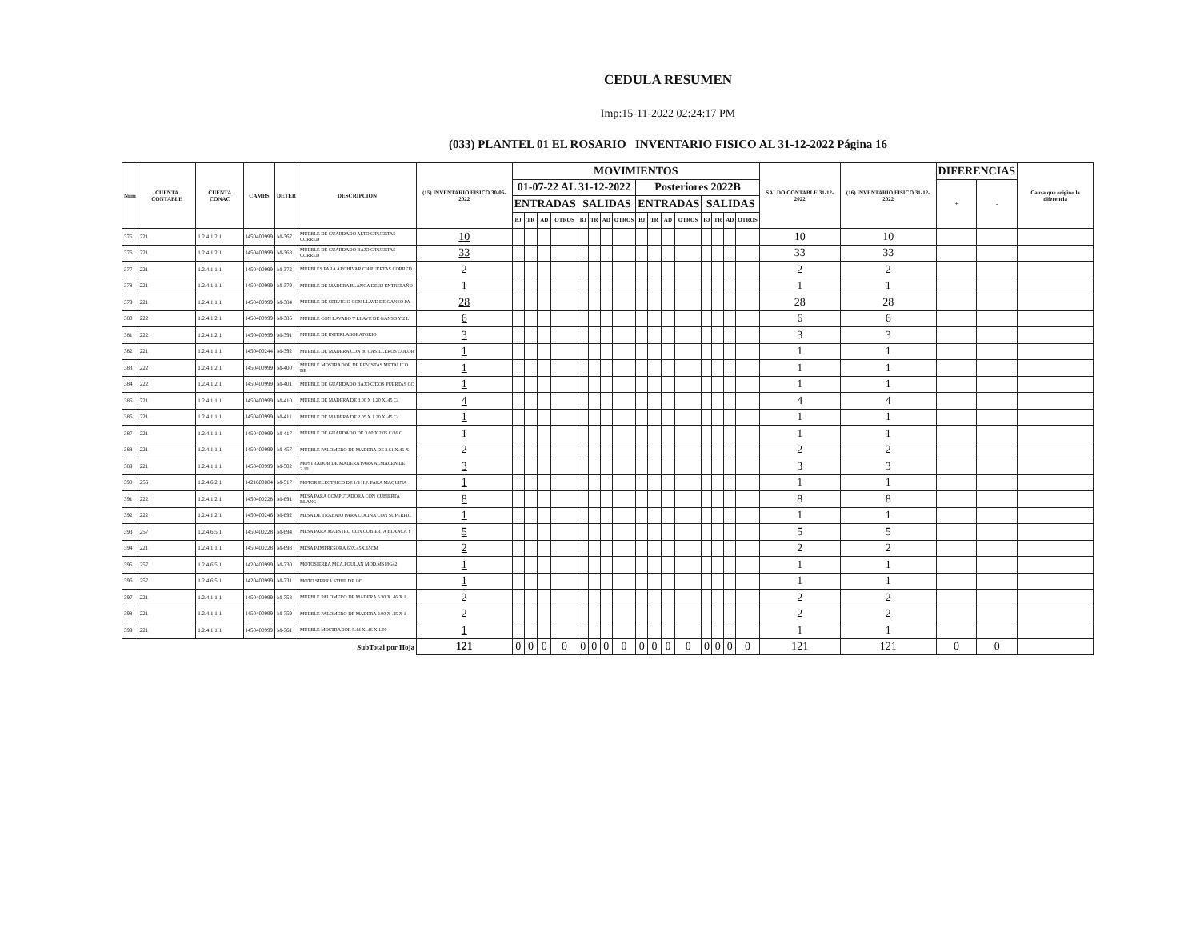CEDULA RESUMEN
Imp:15-11-2022 02:24:17 PM
(033) PLANTEL 01 EL ROSARIO INVENTARIO FISICO AL 31-12-2022 Página 16
| Num | CUENTA CONTABLE | CUENTA CONAC | CAMBS | DETER | DESCRIPCION | (15) INVENTARIO FISICO 30-06-2022 | MOVIMIENTOS | | | | | | | | | | | | | | | | SALDO CONTABLE 31-12-2022 | (16) INVENTARIO FISICO 31-12-2022 | DIFERENCIAS | | Causa que origino la diferencia |
| --- | --- | --- | --- | --- | --- | --- | --- | --- | --- | --- | --- | --- | --- | --- | --- | --- | --- | --- | --- | --- | --- | --- | --- | --- | --- | --- | --- |
| | | | | | | | 01-07-22 AL 31-12-2022 | | | | | | | | Posteriores 2022B | | | | | | | | | | + | - | |
| | | | | | | | ENTRADAS | | | | SALIDAS | | | | ENTRADAS | | | | SALIDAS | | | | | | | | |
| | | | | | | | BJ | TR | AD | OTROS | BJ | TR | AD | OTROS | BJ | TR | AD | OTROS | BJ | TR | AD | OTROS | | | | | |
| 375 | 221 | 1.2.4.1.2.1 | I450400999 | M-367 | MUEBLE DE GUARDADO ALTO C/PUERTAS CORRED | 10 | | | | | | | | | | | | | | | | | 10 | 10 | | | |
| 376 | 221 | 1.2.4.1.2.1 | I450400999 | M-368 | MUEBLE DE GUARDADO BAJO C/PUERTAS CORRED | 33 | | | | | | | | | | | | | | | | | 33 | 33 | | | |
| 377 | 221 | 1.2.4.1.1.1 | I450400999 | M-372 | MUEBLES PARA ARCHIVAR C/4 PUERTAS CORRED | 2 | | | | | | | | | | | | | | | | | 2 | 2 | | | |
| 378 | 221 | 1.2.4.1.1.1 | I450400999 | M-379 | MUEBLE DE MADERA BLANCA DE 32 ENTREPAÑO | 1 | | | | | | | | | | | | | | | | | 1 | 1 | | | |
| 379 | 221 | 1.2.4.1.1.1 | I450400999 | M-384 | MUEBLE DE SERVICIO CON LLAVE DE GANSO PA | 28 | | | | | | | | | | | | | | | | | 28 | 28 | | | |
| 380 | 222 | 1.2.4.1.2.1 | I450400999 | M-385 | MUEBLE CON LAVABO Y LLAVE DE GANSO Y 2 L | 6 | | | | | | | | | | | | | | | | | 6 | 6 | | | |
| 381 | 222 | 1.2.4.1.2.1 | I450400999 | M-391 | MUEBLE DE INTERLABORATORIO | 3 | | | | | | | | | | | | | | | | | 3 | 3 | | | |
| 382 | 221 | 1.2.4.1.1.1 | I450400244 | M-392 | MUEBLE DE MADERA CON 30 CASILLEROS COLOR | 1 | | | | | | | | | | | | | | | | | 1 | 1 | | | |
| 383 | 222 | 1.2.4.1.2.1 | I450400999 | M-400 | MUEBLE MOSTRADOR DE REVISTAS METALICO DE | 1 | | | | | | | | | | | | | | | | | 1 | 1 | | | |
| 384 | 222 | 1.2.4.1.2.1 | I450400999 | M-401 | MUEBLE DE GUARDADO BAJO C/DOS PUERTAS CO | 1 | | | | | | | | | | | | | | | | | 1 | 1 | | | |
| 385 | 221 | 1.2.4.1.1.1 | I450400999 | M-410 | MUEBLE DE MADERA DE 3.00 X 1.20 X .45 C/ | 4 | | | | | | | | | | | | | | | | | 4 | 4 | | | |
| 386 | 221 | 1.2.4.1.1.1 | I450400999 | M-411 | MUEBLE DE MADERA DE 2.05 X 1.20 X .45 C/ | 1 | | | | | | | | | | | | | | | | | 1 | 1 | | | |
| 387 | 221 | 1.2.4.1.1.1 | I450400999 | M-417 | MUEBLE DE GUARDADO DE 3.00 X 2.05 C/36 C | 1 | | | | | | | | | | | | | | | | | 1 | 1 | | | |
| 388 | 221 | 1.2.4.1.1.1 | I450400999 | M-457 | MUEBLE PALOMERO DE MADERA DE 3.61 X.46 X | 2 | | | | | | | | | | | | | | | | | 2 | 2 | | | |
| 389 | 221 | 1.2.4.1.1.1 | I450400999 | M-502 | MOSTRADOR DE MADERA PARA ALMACEN DE 2.10 | 3 | | | | | | | | | | | | | | | | | 3 | 3 | | | |
| 390 | 256 | 1.2.4.6.2.1 | I421600004 | M-517 | MOTOR ELECTRICO DE 1/4 H.P. PARA MAQUINA | 1 | | | | | | | | | | | | | | | | | 1 | 1 | | | |
| 391 | 222 | 1.2.4.1.2.1 | I450400228 | M-691 | MESA PARA COMPUTADORA CON CUBIERTA BLANC | 8 | | | | | | | | | | | | | | | | | 8 | 8 | | | |
| 392 | 222 | 1.2.4.1.2.1 | I450400246 | M-692 | MESA DE TRABAJO PARA COCINA CON SUPERFIC | 1 | | | | | | | | | | | | | | | | | 1 | 1 | | | |
| 393 | 257 | 1.2.4.6.5.1 | I450400228 | M-694 | MESA PARA MAESTRO CON CUBIERTA BLANCA Y | 5 | | | | | | | | | | | | | | | | | 5 | 5 | | | |
| 394 | 221 | 1.2.4.1.1.1 | I450400228 | M-698 | MESA P/IMPRESORA.60X.45X.65CM | 2 | | | | | | | | | | | | | | | | | 2 | 2 | | | |
| 395 | 257 | 1.2.4.6.5.1 | I420400999 | M-730 | MOTOSIERRA MCA.POULAN MOD.MS18G42 | 1 | | | | | | | | | | | | | | | | | 1 | 1 | | | |
| 396 | 257 | 1.2.4.6.5.1 | I420400999 | M-731 | MOTO SIERRA STHIL DE 14" | 1 | | | | | | | | | | | | | | | | | 1 | 1 | | | |
| 397 | 221 | 1.2.4.1.1.1 | I450400999 | M-758 | MUEBLE PALOMERO DE MADERA 5.30 X .46 X 1 | 2 | | | | | | | | | | | | | | | | | 2 | 2 | | | |
| 398 | 221 | 1.2.4.1.1.1 | I450400999 | M-759 | MUEBLE PALOMERO DE MADERA 2.90 X .45 X 1 | 2 | | | | | | | | | | | | | | | | | 2 | 2 | | | |
| 399 | 221 | 1.2.4.1.1.1 | I450400999 | M-761 | MUEBLE MOSTRADOR 5.44 X .46 X 1.00 | 1 | | | | | | | | | | | | | | | | | 1 | 1 | | | |
| SubTotal por Hoja | | | | | | 121 | 0 | 0 | 0 | 0 | 0 | 0 | 0 | 0 | 0 | 0 | 0 | 0 | 0 | 0 | 0 | 0 | 121 | 121 | 0 | 0 | |